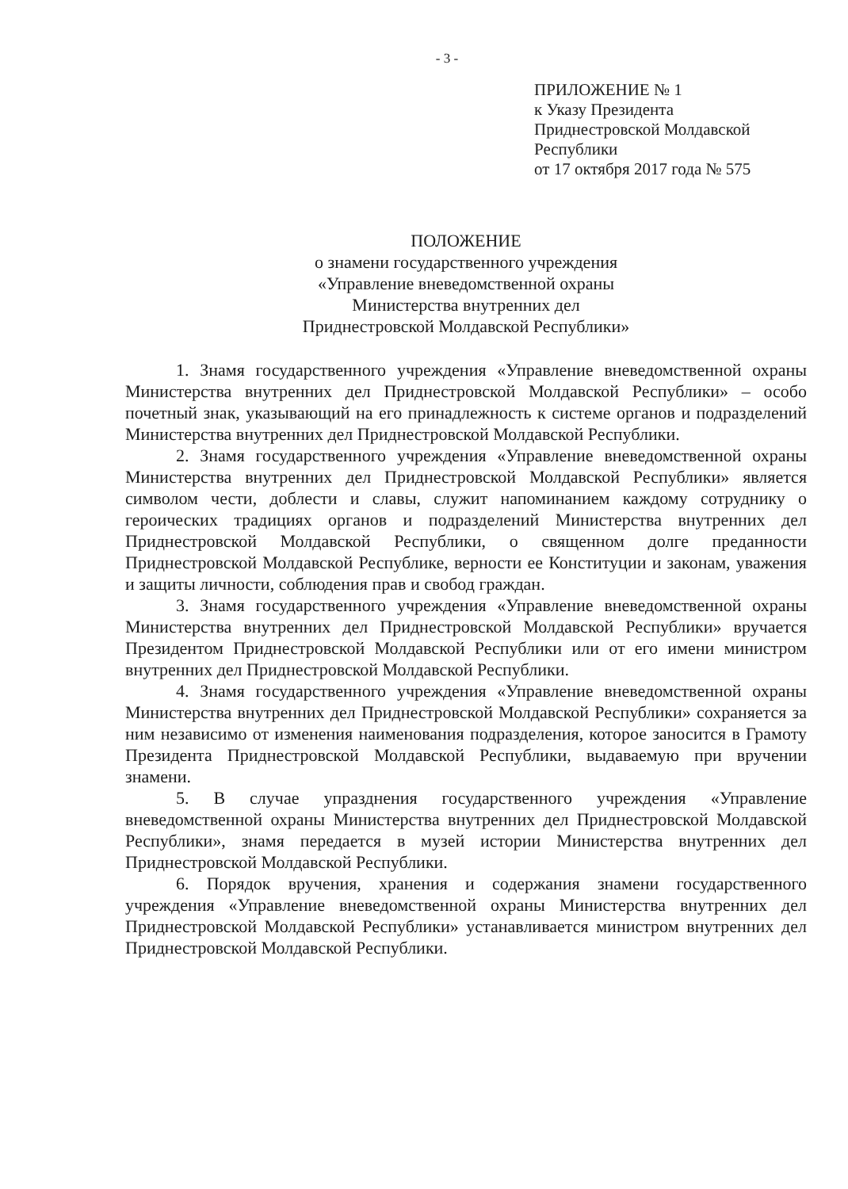- 3 -
ПРИЛОЖЕНИЕ № 1
к Указу Президента
Приднестровской Молдавской
Республики
от 17 октября 2017 года № 575
ПОЛОЖЕНИЕ
о знамени государственного учреждения
«Управление вневедомственной охраны
Министерства внутренних дел
Приднестровской Молдавской Республики»
1. Знамя государственного учреждения «Управление вневедомственной охраны Министерства внутренних дел Приднестровской Молдавской Республики» – особо почетный знак, указывающий на его принадлежность к системе органов и подразделений Министерства внутренних дел Приднестровской Молдавской Республики.
2. Знамя государственного учреждения «Управление вневедомственной охраны Министерства внутренних дел Приднестровской Молдавской Республики» является символом чести, доблести и славы, служит напоминанием каждому сотруднику о героических традициях органов и подразделений Министерства внутренних дел Приднестровской Молдавской Республики, о священном долге преданности Приднестровской Молдавской Республике, верности ее Конституции и законам, уважения и защиты личности, соблюдения прав и свобод граждан.
3. Знамя государственного учреждения «Управление вневедомственной охраны Министерства внутренних дел Приднестровской Молдавской Республики» вручается Президентом Приднестровской Молдавской Республики или от его имени министром внутренних дел Приднестровской Молдавской Республики.
4. Знамя государственного учреждения «Управление вневедомственной охраны Министерства внутренних дел Приднестровской Молдавской Республики» сохраняется за ним независимо от изменения наименования подразделения, которое заносится в Грамоту Президента Приднестровской Молдавской Республики, выдаваемую при вручении знамени.
5. В случае упразднения государственного учреждения «Управление вневедомственной охраны Министерства внутренних дел Приднестровской Молдавской Республики», знамя передается в музей истории Министерства внутренних дел Приднестровской Молдавской Республики.
6. Порядок вручения, хранения и содержания знамени государственного учреждения «Управление вневедомственной охраны Министерства внутренних дел Приднестровской Молдавской Республики» устанавливается министром внутренних дел Приднестровской Молдавской Республики.